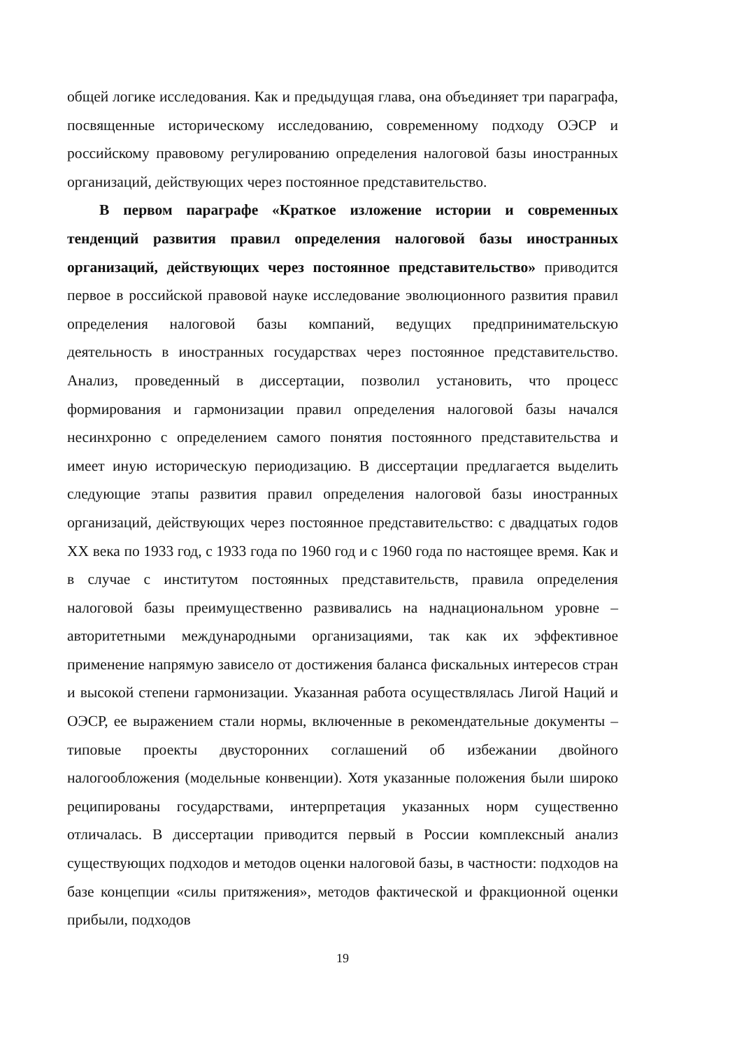общей логике исследования. Как и предыдущая глава, она объединяет три параграфа, посвященные историческому исследованию, современному подходу ОЭСР и российскому правовому регулированию определения налоговой базы иностранных организаций, действующих через постоянное представительство.
В первом параграфе «Краткое изложение истории и современных тенденций развития правил определения налоговой базы иностранных организаций, действующих через постоянное представительство» приводится первое в российской правовой науке исследование эволюционного развития правил определения налоговой базы компаний, ведущих предпринимательскую деятельность в иностранных государствах через постоянное представительство. Анализ, проведенный в диссертации, позволил установить, что процесс формирования и гармонизации правил определения налоговой базы начался несинхронно с определением самого понятия постоянного представительства и имеет иную историческую периодизацию. В диссертации предлагается выделить следующие этапы развития правил определения налоговой базы иностранных организаций, действующих через постоянное представительство: с двадцатых годов XX века по 1933 год, с 1933 года по 1960 год и с 1960 года по настоящее время. Как и в случае с институтом постоянных представительств, правила определения налоговой базы преимущественно развивались на наднациональном уровне – авторитетными международными организациями, так как их эффективное применение напрямую зависело от достижения баланса фискальных интересов стран и высокой степени гармонизации. Указанная работа осуществлялась Лигой Наций и ОЭСР, ее выражением стали нормы, включенные в рекомендательные документы – типовые проекты двусторонних соглашений об избежании двойного налогообложения (модельные конвенции). Хотя указанные положения были широко реципированы государствами, интерпретация указанных норм существенно отличалась. В диссертации приводится первый в России комплексный анализ существующих подходов и методов оценки налоговой базы, в частности: подходов на базе концепции «силы притяжения», методов фактической и фракционной оценки прибыли, подходов
19